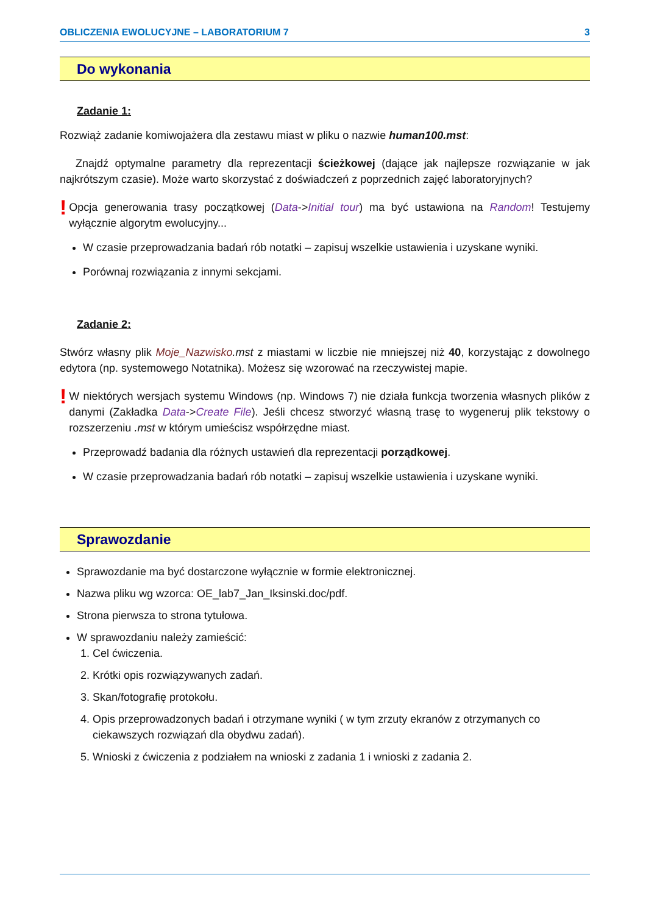OBLICZENIA EWOLUCYJNE – LABORATORIUM 7 3
Do wykonania
Zadanie 1:
Rozwiąż zadanie komiwojażera dla zestawu miast w pliku o nazwie human100.mst:
Znajdź optymalne parametry dla reprezentacji ścieżkowej (dające jak najlepsze rozwiązanie w jak najkrótszym czasie). Może warto skorzystać z doświadczeń z poprzednich zajęć laboratoryjnych?
!
Opcja generowania trasy początkowej (Data->Initial tour) ma być ustawiona na Random! Testujemy wyłącznie algorytm ewolucyjny...
W czasie przeprowadzania badań rób notatki – zapisuj wszelkie ustawienia i uzyskane wyniki.
Porównaj rozwiązania z innymi sekcjami.
Zadanie 2:
Stwórz własny plik Moje_Nazwisko.mst z miastami w liczbie nie mniejszej niż 40, korzystając z dowolnego edytora (np. systemowego Notatnika). Możesz się wzorować na rzeczywistej mapie.
!
W niektórych wersjach systemu Windows (np. Windows 7) nie działa funkcja tworzenia własnych plików z danymi (Zakładka Data->Create File). Jeśli chcesz stworzyć własną trasę to wygeneruj plik tekstowy o rozszerzeniu .mst w którym umieścisz współrzędne miast.
Przeprowadź badania dla różnych ustawień dla reprezentacji porządkowej.
W czasie przeprowadzania badań rób notatki – zapisuj wszelkie ustawienia i uzyskane wyniki.
Sprawozdanie
Sprawozdanie ma być dostarczone wyłącznie w formie elektronicznej.
Nazwa pliku wg wzorca: OE_lab7_Jan_Iksinski.doc/pdf.
Strona pierwsza to strona tytułowa.
W sprawozdaniu należy zamieścić:
1. Cel ćwiczenia.
2. Krótki opis rozwiązywanych zadań.
3. Skan/fotografię protokołu.
4. Opis przeprowadzonych badań i otrzymane wyniki ( w tym zrzuty ekranów z otrzymanych co ciekawszych rozwiązań dla obydwu zadań).
5. Wnioski z ćwiczenia z podziałem na wnioski z zadania 1 i wnioski z zadania 2.